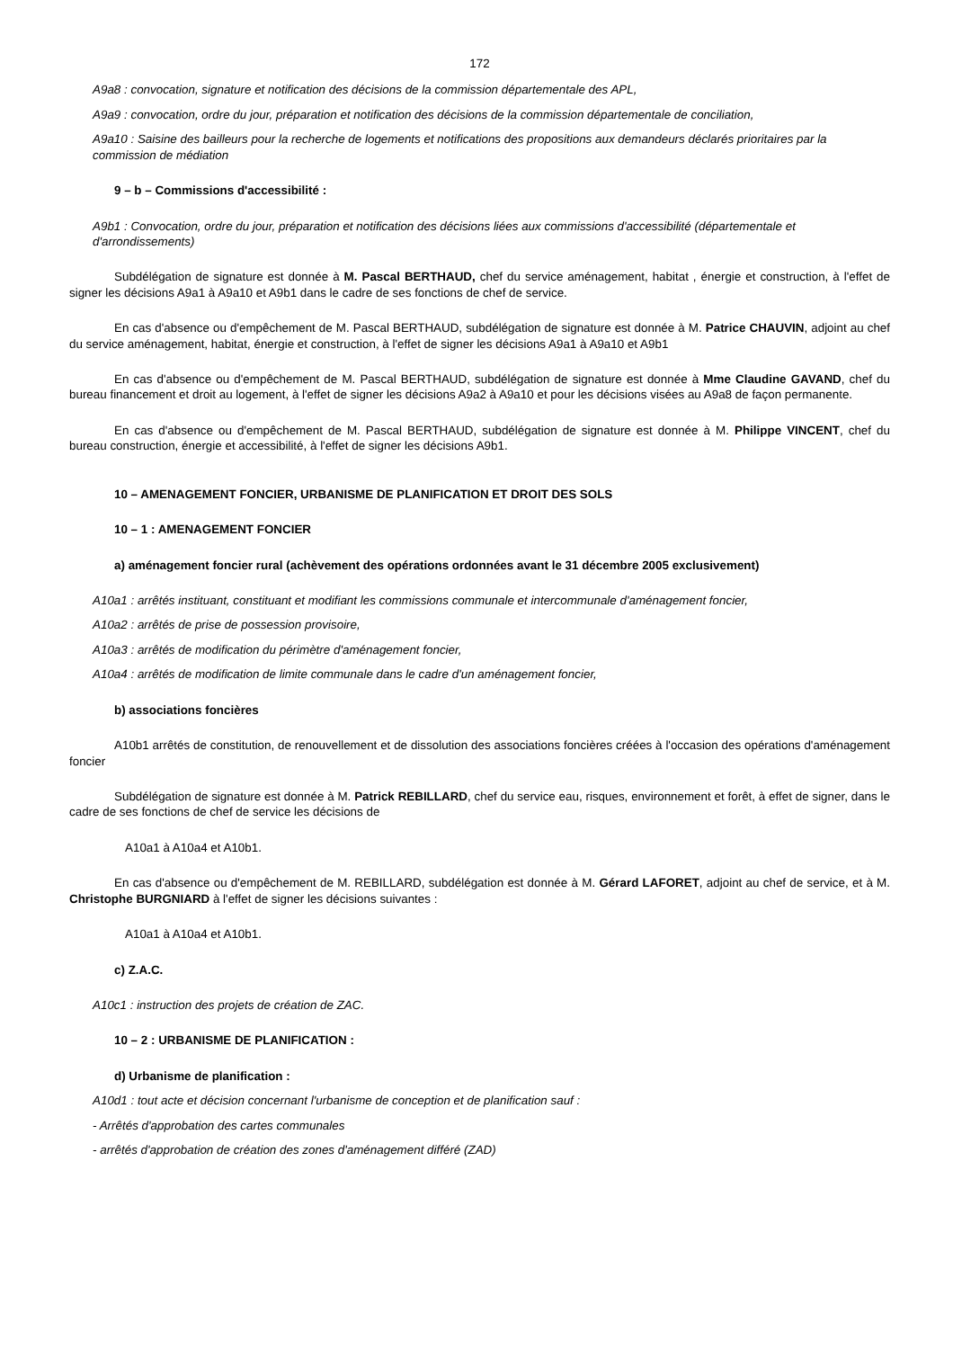172
A9a8 : convocation, signature et notification des décisions de la commission départementale des APL,
A9a9 : convocation, ordre du jour, préparation et notification des décisions de la commission départementale de conciliation,
A9a10 : Saisine des bailleurs pour la recherche de logements et notifications des propositions aux demandeurs déclarés prioritaires par la commission de médiation
9 – b – Commissions d'accessibilité :
A9b1 : Convocation, ordre du jour, préparation et notification des décisions liées aux commissions d'accessibilité (départementale et d'arrondissements)
Subdélégation de signature est donnée à M. Pascal BERTHAUD, chef du service aménagement, habitat , énergie et construction, à l'effet de signer les décisions A9a1 à A9a10 et A9b1 dans le cadre de ses fonctions de chef de service.
En cas d'absence ou d'empêchement de M. Pascal BERTHAUD, subdélégation de signature est donnée à M. Patrice CHAUVIN, adjoint au chef du service aménagement, habitat, énergie et construction, à l'effet de signer les décisions A9a1 à A9a10 et A9b1
En cas d'absence ou d'empêchement de M. Pascal BERTHAUD, subdélégation de signature est donnée à Mme Claudine GAVAND, chef du bureau financement et droit au logement, à l'effet de signer les décisions A9a2 à A9a10 et pour les décisions visées au A9a8 de façon permanente.
En cas d'absence ou d'empêchement de M. Pascal BERTHAUD, subdélégation de signature est donnée à M. Philippe VINCENT, chef du bureau construction, énergie et accessibilité, à l'effet de signer les décisions A9b1.
10 – AMENAGEMENT FONCIER, URBANISME DE PLANIFICATION ET DROIT DES SOLS
10 – 1 : AMENAGEMENT FONCIER
a) aménagement foncier rural (achèvement des opérations ordonnées avant le 31 décembre 2005 exclusivement)
A10a1 : arrêtés instituant, constituant et modifiant les commissions communale et intercommunale d'aménagement foncier,
A10a2 : arrêtés de prise de possession provisoire,
A10a3 : arrêtés de modification du périmètre d'aménagement foncier,
A10a4 : arrêtés de modification de limite communale dans le cadre d'un aménagement foncier,
b) associations foncières
A10b1 arrêtés de constitution, de renouvellement et de dissolution des associations foncières créées à l'occasion des opérations d'aménagement foncier
Subdélégation de signature est donnée à M. Patrick REBILLARD, chef du service eau, risques, environnement et forêt, à effet de signer, dans le cadre de ses fonctions de chef de service les décisions de
A10a1 à A10a4 et A10b1.
En cas d'absence ou d'empêchement de M. REBILLARD, subdélégation est donnée à M. Gérard LAFORET, adjoint au chef de service, et à M. Christophe BURGNIARD à l'effet de signer les décisions suivantes :
A10a1 à A10a4 et A10b1.
c) Z.A.C.
A10c1 : instruction des projets de création de ZAC.
10 – 2 : URBANISME DE PLANIFICATION :
d) Urbanisme de planification :
A10d1 : tout acte et décision concernant l'urbanisme de conception et de planification sauf :
- Arrêtés d'approbation des cartes communales
- arrêtés d'approbation de création des zones d'aménagement différé (ZAD)